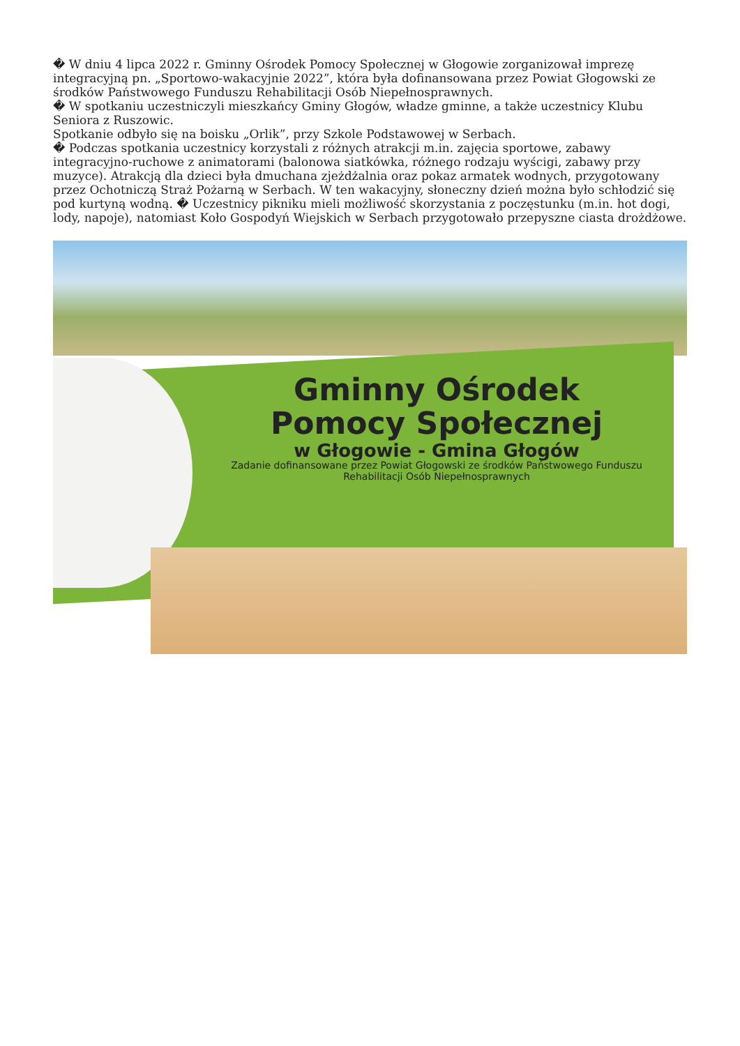� W dniu 4 lipca 2022 r. Gminny Ośrodek Pomocy Społecznej w Głogowie zorganizował imprezę integracyjną pn. „Sportowo-wakacyjnie 2022”, która była dofinansowana przez Powiat Głogowski ze środków Państwowego Funduszu Rehabilitacji Osób Niepełnosprawnych.
� W spotkaniu uczestniczyli mieszkańcy Gminy Głogów, władze gminne, a także uczestnicy Klubu Seniora z Ruszowic.
Spotkanie odbyło się na boisku „Orlik”, przy Szkole Podstawowej w Serbach.
� Podczas spotkania uczestnicy korzystali z różnych atrakcji m.in. zajęcia sportowe, zabawy integracyjno-ruchowe z animatorami (balonowa siatkówka, różnego rodzaju wyścigi, zabawy przy muzyce). Atrakcją dla dzieci była dmuchana zjeżdżalnia oraz pokaz armatek wodnych, przygotowany przez Ochotniczą Straż Pożarną w Serbach. W ten wakacyjny, słoneczny dzień można było schłodzić się pod kurtyną wodną. � Uczestnicy pikniku mieli możliwość skorzystania z poczęstunku (m.in. hot dogi, lody, napoje), natomiast Koło Gospodyń Wiejskich w Serbach przygotowało przepyszne ciasta drożdżowe.
Gminny Ośrodek
Pomocy Społecznej
w Głogowie - Gmina Głogów
Zadanie dofinansowane przez Powiat Głogowski ze środków Państwowego Funduszu Rehabilitacji Osób Niepełnosprawnych